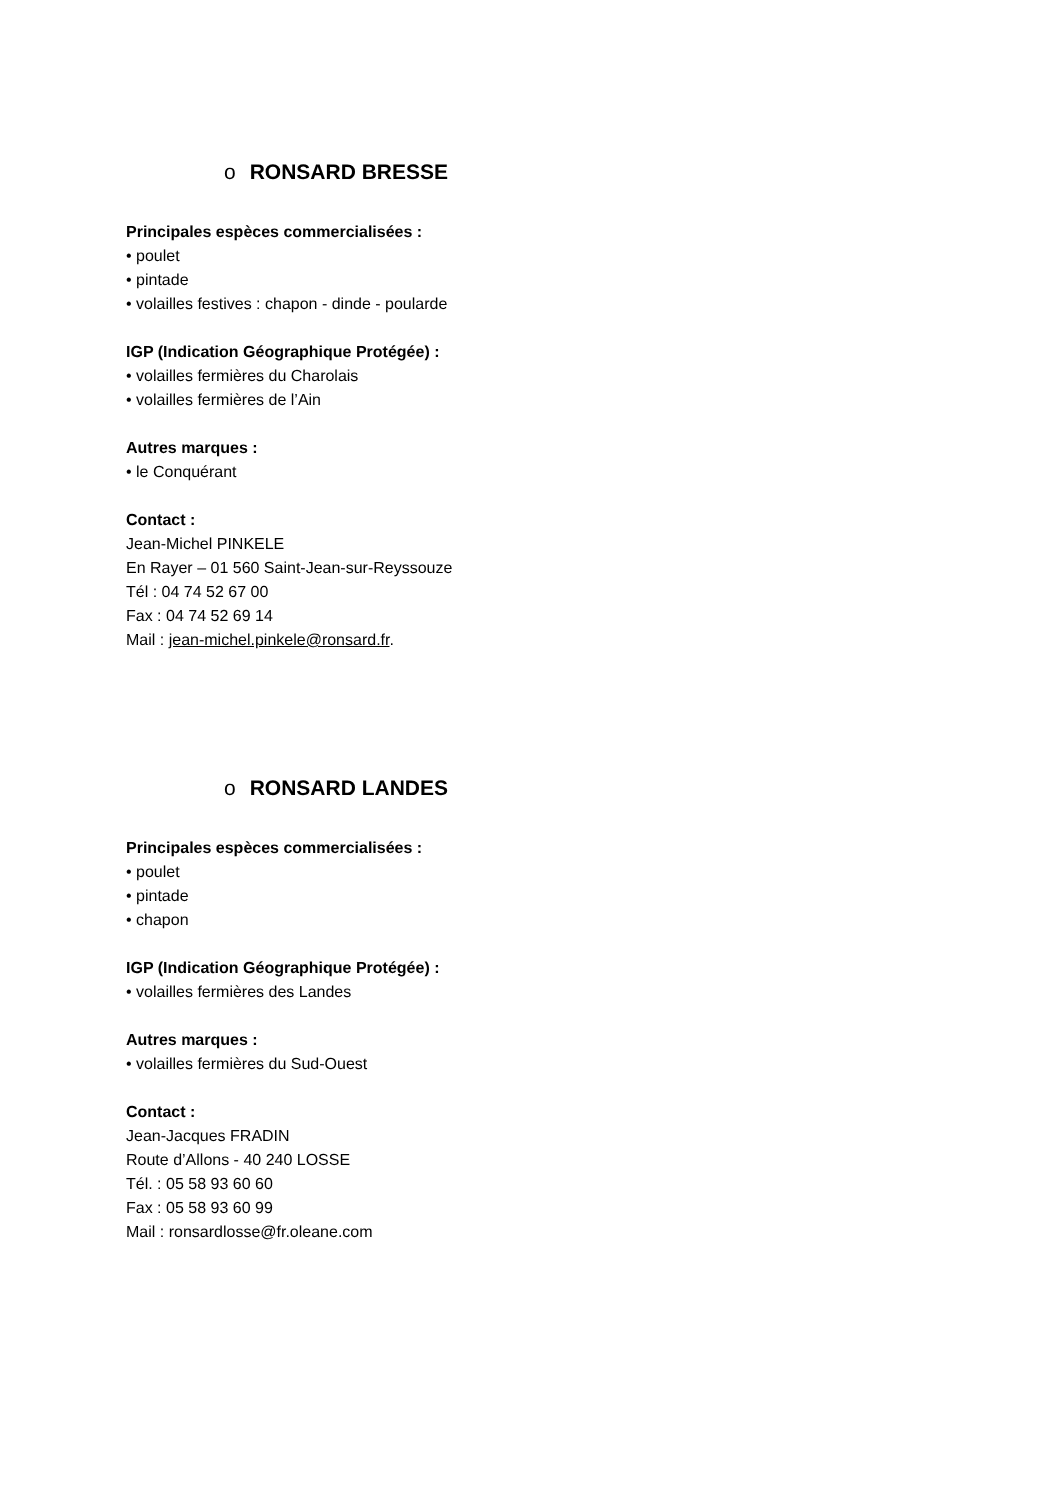o RONSARD BRESSE
Principales espèces commercialisées :
• poulet
• pintade
• volailles festives : chapon - dinde - poularde
IGP (Indication Géographique Protégée) :
• volailles fermières du Charolais
• volailles fermières de l’Ain
Autres marques :
• le Conquérant
Contact :
Jean-Michel PINKELE
En Rayer – 01 560 Saint-Jean-sur-Reyssouze
Tél : 04 74 52 67 00
Fax : 04 74 52 69 14
Mail : jean-michel.pinkele@ronsard.fr.
o RONSARD LANDES
Principales espèces commercialisées :
• poulet
• pintade
• chapon
IGP (Indication Géographique Protégée) :
• volailles fermières des Landes
Autres marques :
• volailles fermières du Sud-Ouest
Contact :
Jean-Jacques FRADIN
Route d’Allons - 40 240 LOSSE
Tél. : 05 58 93 60 60
Fax : 05 58 93 60 99
Mail : ronsardlosse@fr.oleane.com